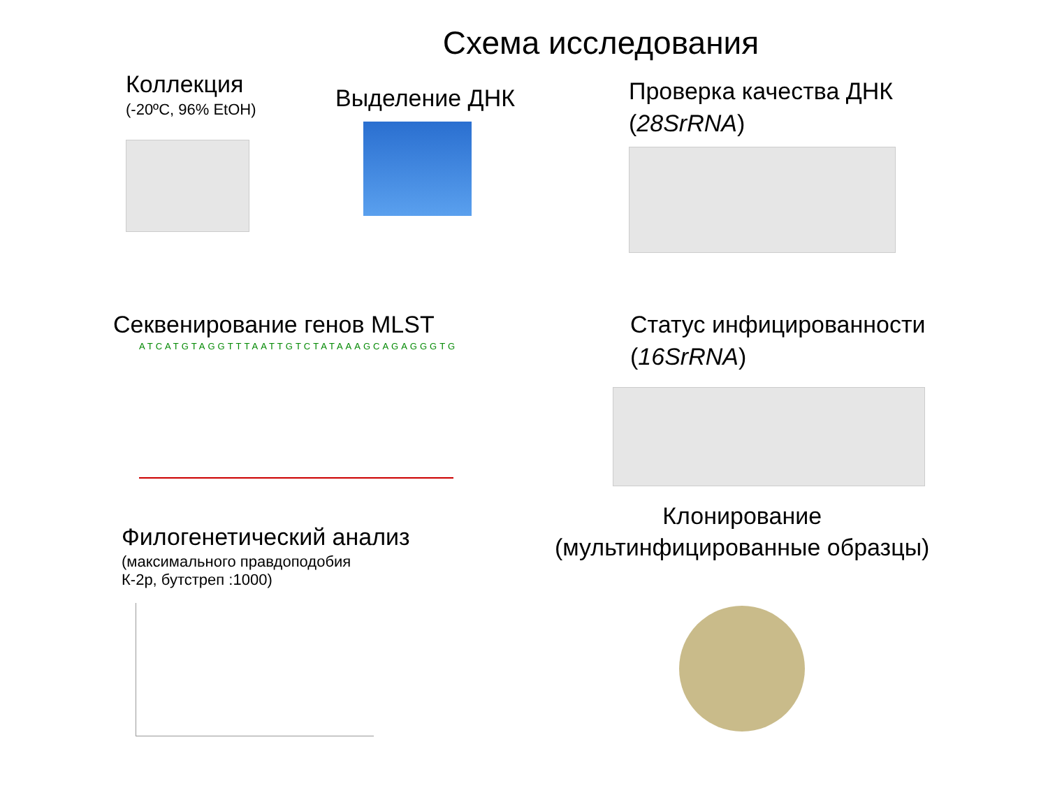Схема исследования
Коллекция
(-20ºC, 96% EtOH)
Выделение ДНК
Проверка качества ДНК
(28SrRNA)
Секвенирование генов MLST
ATCATGTAGGTTTAATTGTCTATAAAGCAGAGGGTG
Статус инфицированности
(16SrRNA)
Филогенетический анализ
(максимального правдоподобия
К-2р, бутстреп :1000)
Клонирование
(мультинфицированные образцы)